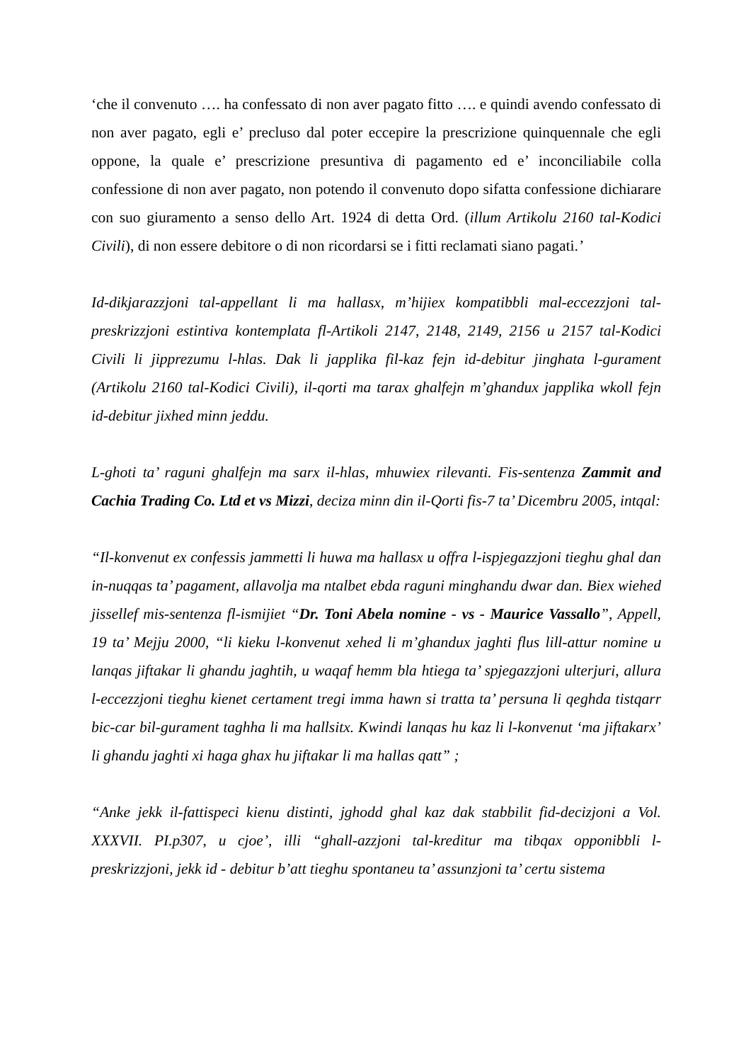‘che il convenuto …. ha confessato di non aver pagato fitto …. e quindi avendo confessato di non aver pagato, egli e’ precluso dal poter eccepire la prescrizione quinquennale che egli oppone, la quale e’ prescrizione presuntiva di pagamento ed e’ inconciliabile colla confessione di non aver pagato, non potendo il convenuto dopo sifatta confessione dichiarare con suo giuramento a senso dello Art. 1924 di detta Ord. (illum Artikolu 2160 tal-Kodici Civili), di non essere debitore o di non ricordarsi se i fitti reclamati siano pagati.’
Id-dikjarazzjoni tal-appellant li ma hallasx, m’hijiex kompatibbli mal-eccezzjoni tal-preskrizzjoni estintiva kontemplata fl-Artikoli 2147, 2148, 2149, 2156 u 2157 tal-Kodici Civili li jipprezumu l-hlas. Dak li japplika fil-kaz fejn id-debitur jinghata l-gurament (Artikolu 2160 tal-Kodici Civili), il-qorti ma tarax ghalfejn m’ghandux japplika wkoll fejn id-debitur jixhed minn jeddu.
L-ghoti ta’ raguni ghalfejn ma sarx il-hlas, mhuwiex rilevanti. Fis-sentenza Zammit and Cachia Trading Co. Ltd et vs Mizzi, deciza minn din il-Qorti fis-7 ta’ Dicembru 2005, intqal:
“Il-konvenut ex confessis jammetti li huwa ma hallasx u offra l-ispjegazzjoni tieghu ghal dan in-nuqqas ta’ pagament, allavolja ma ntalbet ebda raguni minghandu dwar dan. Biex wiehed jissellef mis-sentenza fl-ismijiet “Dr. Toni Abela nomine - vs - Maurice Vassallo”, Appell, 19 ta’ Mejju 2000, “li kieku l-konvenut xehed li m’ghandux jaghti flus lill-attur nomine u lanqas jiftakar li ghandu jaghtih, u waqaf hemm bla htiega ta’ spjegazzjoni ulterjuri, allura l-eccezzjoni tieghu kienet certament tregi imma hawn si tratta ta’ persuna li qeghda tistqarr bic-car bil-gurament taghha li ma hallsitx. Kwindi lanqas hu kaz li l-konvenut ‘ma jiftakarx’ li ghandu jaghti xi haga ghax hu jiftakar li ma hallas qatt” ;
“Anke jekk il-fattispeci kienu distinti, jghodd ghal kaz dak stabbilit fid-decizjoni a Vol. XXXVII. PI.p307, u cjoe’, illi “ghall-azzjoni tal-kreditur ma tibqax opponibbli l-preskrizzjoni, jekk id - debitur b’att tieghu spontaneu ta’ assunzjoni ta’ certu sistema